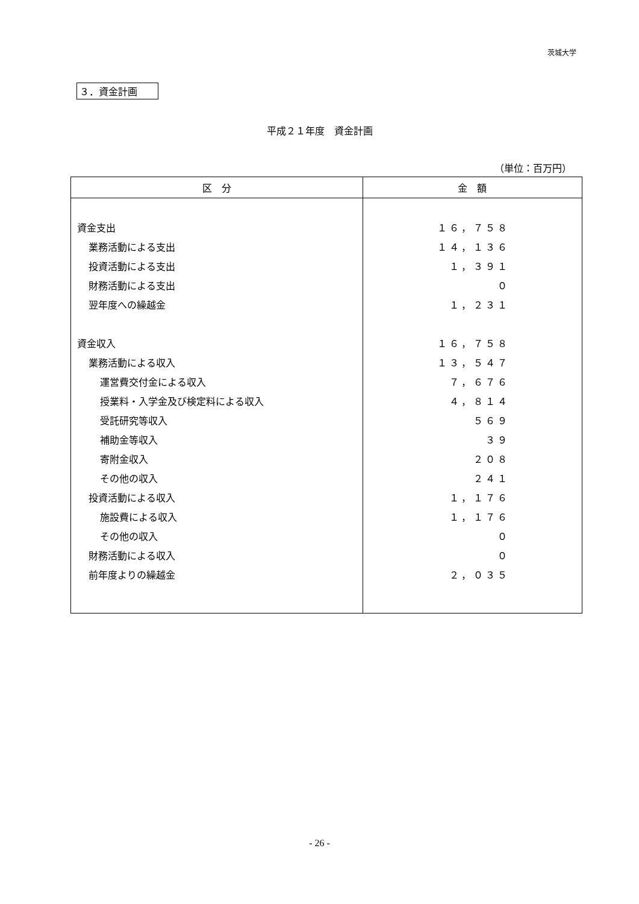茨城大学
３．資金計画
平成２１年度　資金計画
（単位：百万円）
| 区 分 | 金 額 |
| --- | --- |
| 資金支出 | １６，７５８ |
| 業務活動による支出 | １４，１３６ |
| 投資活動による支出 | １，３９１ |
| 財務活動による支出 | ０ |
| 翌年度への繰越金 | １，２３１ |
| 資金収入 | １６，７５８ |
| 業務活動による収入 | １３，５４７ |
| 運営費交付金による収入 | ７，６７６ |
| 授業料・入学金及び検定料による収入 | ４，８１４ |
| 受託研究等収入 | ５６９ |
| 補助金等収入 | ３９ |
| 寄附金収入 | ２０８ |
| その他の収入 | ２４１ |
| 投資活動による収入 | １，１７６ |
| 施設費による収入 | １，１７６ |
| その他の収入 | ０ |
| 財務活動による収入 | ０ |
| 前年度よりの繰越金 | ２，０３５ |
- 26 -